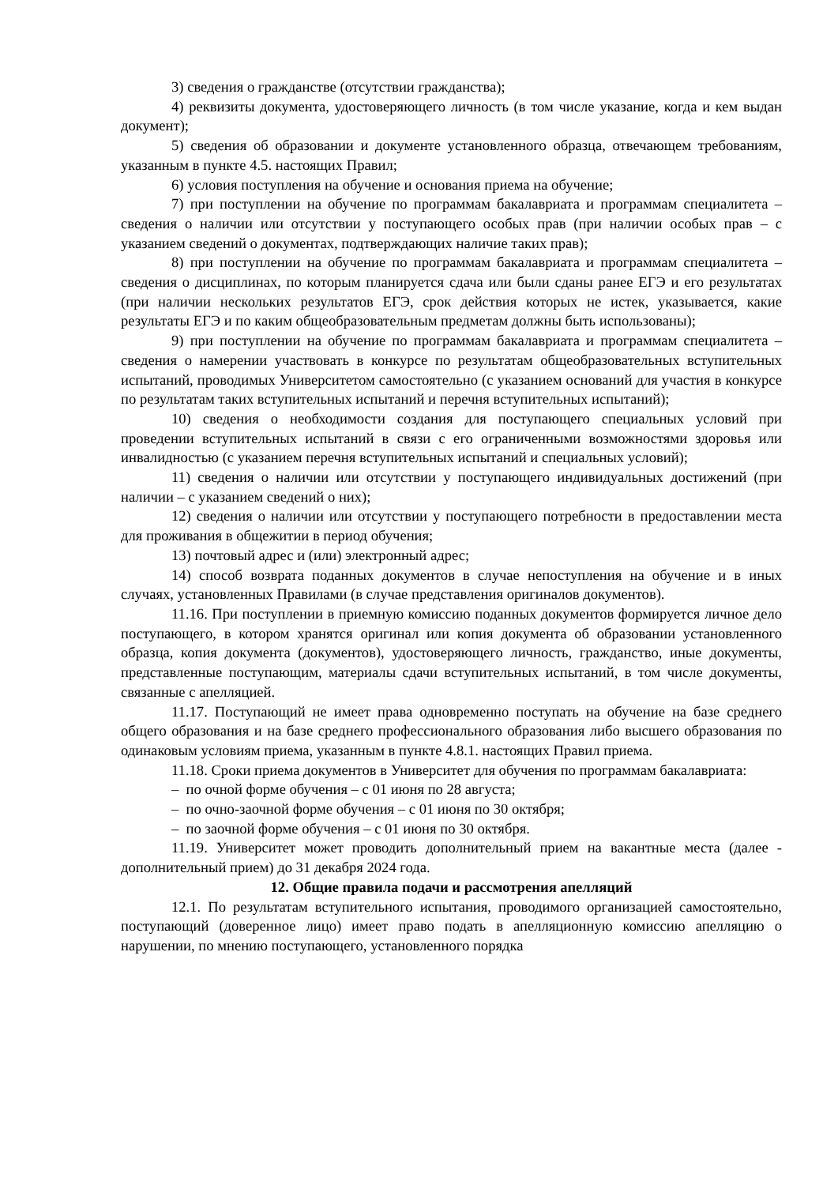3) сведения о гражданстве (отсутствии гражданства);
4) реквизиты документа, удостоверяющего личность (в том числе указание, когда и кем выдан документ);
5) сведения об образовании и документе установленного образца, отвечающем требованиям, указанным в пункте 4.5. настоящих Правил;
6) условия поступления на обучение и основания приема на обучение;
7) при поступлении на обучение по программам бакалавриата и программам специалитета – сведения о наличии или отсутствии у поступающего особых прав (при наличии особых прав – с указанием сведений о документах, подтверждающих наличие таких прав);
8) при поступлении на обучение по программам бакалавриата и программам специалитета – сведения о дисциплинах, по которым планируется сдача или были сданы ранее ЕГЭ и его результатах (при наличии нескольких результатов ЕГЭ, срок действия которых не истек, указывается, какие результаты ЕГЭ и по каким общеобразовательным предметам должны быть использованы);
9) при поступлении на обучение по программам бакалавриата и программам специалитета – сведения о намерении участвовать в конкурсе по результатам общеобразовательных вступительных испытаний, проводимых Университетом самостоятельно (с указанием оснований для участия в конкурсе по результатам таких вступительных испытаний и перечня вступительных испытаний);
10) сведения о необходимости создания для поступающего специальных условий при проведении вступительных испытаний в связи с его ограниченными возможностями здоровья или инвалидностью (с указанием перечня вступительных испытаний и специальных условий);
11) сведения о наличии или отсутствии у поступающего индивидуальных достижений (при наличии – с указанием сведений о них);
12) сведения о наличии или отсутствии у поступающего потребности в предоставлении места для проживания в общежитии в период обучения;
13) почтовый адрес и (или) электронный адрес;
14) способ возврата поданных документов в случае непоступления на обучение и в иных случаях, установленных Правилами (в случае представления оригиналов документов).
11.16. При поступлении в приемную комиссию поданных документов формируется личное дело поступающего, в котором хранятся оригинал или копия документа об образовании установленного образца, копия документа (документов), удостоверяющего личность, гражданство, иные документы, представленные поступающим, материалы сдачи вступительных испытаний, в том числе документы, связанные с апелляцией.
11.17. Поступающий не имеет права одновременно поступать на обучение на базе среднего общего образования и на базе среднего профессионального образования либо высшего образования по одинаковым условиям приема, указанным в пункте 4.8.1. настоящих Правил приема.
11.18. Сроки приема документов в Университет для обучения по программам бакалавриата:
– по очной форме обучения – с 01 июня по 28 августа;
– по очно-заочной форме обучения – с 01 июня по 30 октября;
– по заочной форме обучения – с 01 июня по 30 октября.
11.19. Университет может проводить дополнительный прием на вакантные места (далее - дополнительный прием) до 31 декабря 2024 года.
12. Общие правила подачи и рассмотрения апелляций
12.1. По результатам вступительного испытания, проводимого организацией самостоятельно, поступающий (доверенное лицо) имеет право подать в апелляционную комиссию апелляцию о нарушении, по мнению поступающего, установленного порядка